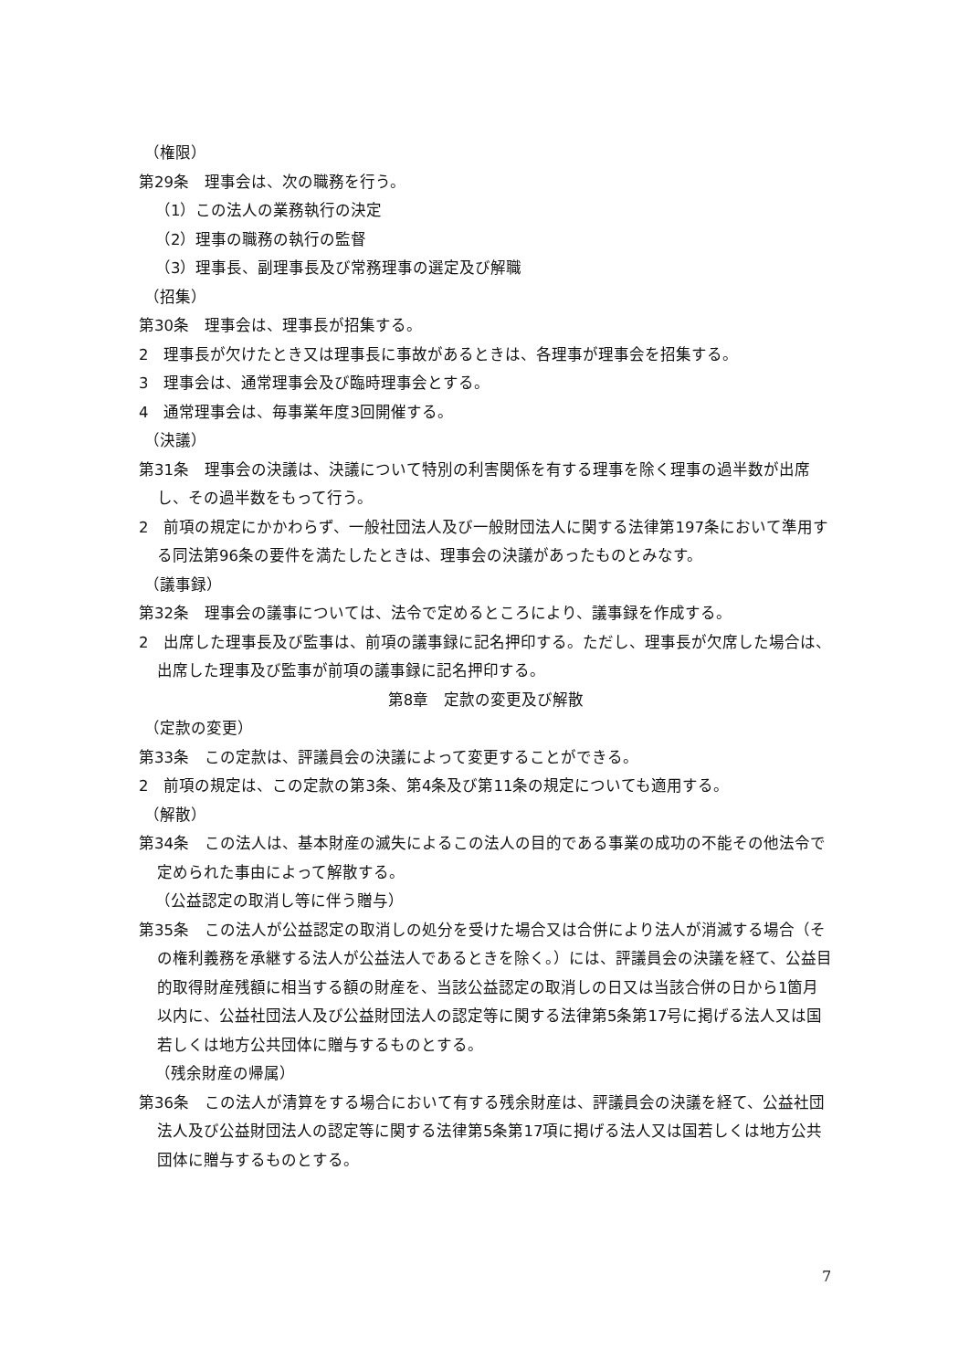（権限）
第29条　理事会は、次の職務を行う。
（1）この法人の業務執行の決定
（2）理事の職務の執行の監督
（3）理事長、副理事長及び常務理事の選定及び解職
（招集）
第30条　理事会は、理事長が招集する。
2　理事長が欠けたとき又は理事長に事故があるときは、各理事が理事会を招集する。
3　理事会は、通常理事会及び臨時理事会とする。
4　通常理事会は、毎事業年度3回開催する。
（決議）
第31条　理事会の決議は、決議について特別の利害関係を有する理事を除く理事の過半数が出席し、その過半数をもって行う。
2　前項の規定にかかわらず、一般社団法人及び一般財団法人に関する法律第197条において準用する同法第96条の要件を満たしたときは、理事会の決議があったものとみなす。
（議事録）
第32条　理事会の議事については、法令で定めるところにより、議事録を作成する。
2　出席した理事長及び監事は、前項の議事録に記名押印する。ただし、理事長が欠席した場合は、出席した理事及び監事が前項の議事録に記名押印する。
第8章　定款の変更及び解散
（定款の変更）
第33条　この定款は、評議員会の決議によって変更することができる。
2　前項の規定は、この定款の第3条、第4条及び第11条の規定についても適用する。
（解散）
第34条　この法人は、基本財産の滅失によるこの法人の目的である事業の成功の不能その他法令で定められた事由によって解散する。
（公益認定の取消し等に伴う贈与）
第35条　この法人が公益認定の取消しの処分を受けた場合又は合併により法人が消滅する場合（その権利義務を承継する法人が公益法人であるときを除く。）には、評議員会の決議を経て、公益目的取得財産残額に相当する額の財産を、当該公益認定の取消しの日又は当該合併の日から1箇月以内に、公益社団法人及び公益財団法人の認定等に関する法律第5条第17号に掲げる法人又は国若しくは地方公共団体に贈与するものとする。
（残余財産の帰属）
第36条　この法人が清算をする場合において有する残余財産は、評議員会の決議を経て、公益社団法人及び公益財団法人の認定等に関する法律第5条第17項に掲げる法人又は国若しくは地方公共団体に贈与するものとする。
7